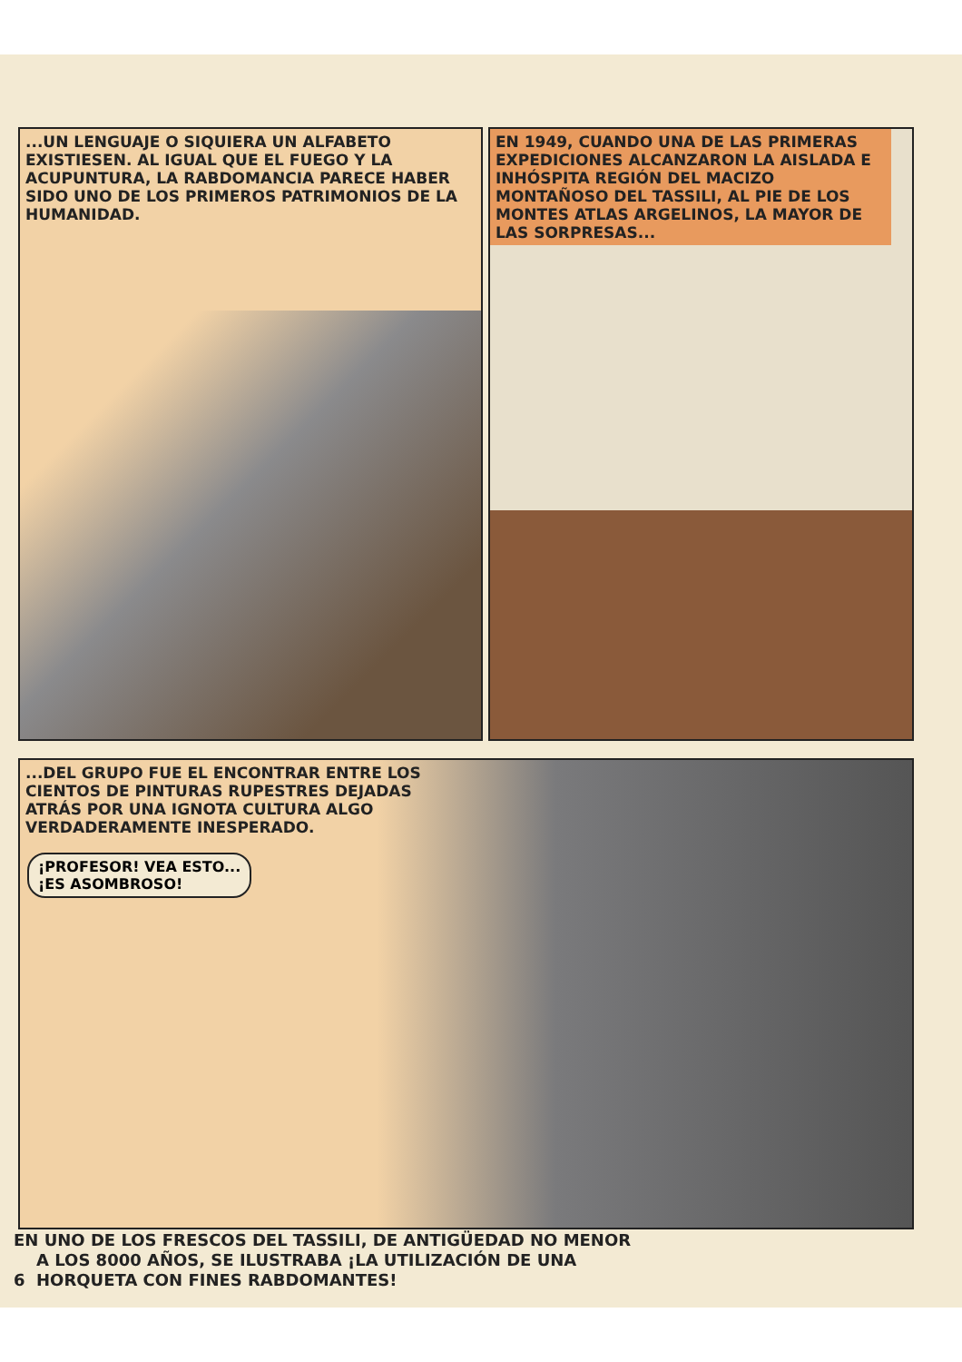...UN LENGUAJE O SIQUIERA UN ALFABETO EXISTIESEN. AL IGUAL QUE EL FUEGO Y LA ACUPUNTURA, LA RABDOMANCIA PARECE HABER SIDO UNO DE LOS PRIMEROS PATRIMONIOS DE LA HUMANIDAD.
EN 1949, CUANDO UNA DE LAS PRIMERAS EXPEDICIONES ALCANZARON LA AISLADA E INHÓSPITA REGIÓN DEL MACIZO MONTAÑOSO DEL TASSILI, AL PIE DE LOS MONTES ATLAS ARGELINOS, LA MAYOR DE LAS SORPRESAS...
...DEL GRUPO FUE EL ENCONTRAR ENTRE LOS CIENTOS DE PINTURAS RUPESTRES DEJADAS ATRÁS POR UNA IGNOTA CULTURA ALGO VERDADERAMENTE INESPERADO.
¡PROFESOR! VEA ESTO...
¡ES ASOMBROSO!
EN UNO DE LOS FRESCOS DEL TASSILI, DE ANTIGÜEDAD NO MENOR
A LOS 8000 AÑOS, SE ILUSTRABA ¡LA UTILIZACIÓN DE UNA
6 HORQUETA CON FINES RABDOMANTES!